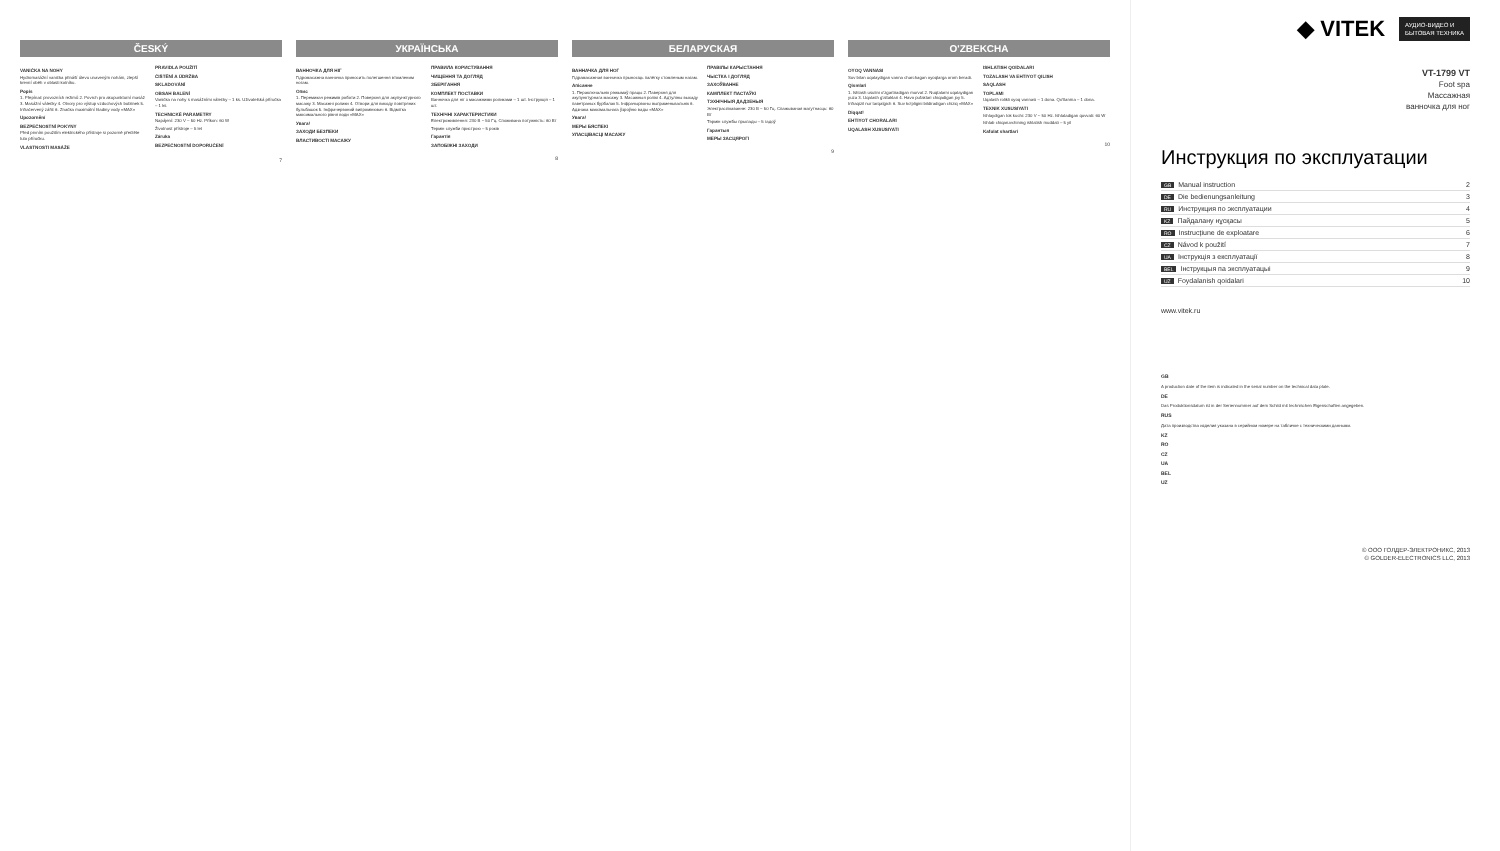ČESKÝ
VANIČKA NA NOHY
Hydromasážní vanička přináší úlevu unaveným nohám, zlepší krevní oběh v oblasti kotníku.
Popis
1. Přepínač provozních režimů 2. Povrch pro akupunkturní masáž 3. Masážní válečky 4. Otvory pro výstup vzduchových bublinek 5. Infračervený zářič 6. Značka maximální hladiny vody «MAX»
Upozornění
BEZPEČNOSTNÍ POKYNY
Před prvním použitím elektrického přístroje si pozorně přečtěte tuto příručku.
VLASTNOSTI MASÁŽE
PRAVIDLA POUŽITÍ
ČIŠTĚNÍ A ÚDRŽBA
SKLADOVÁNÍ
OBSAH BALENÍ
Vanička na nohy s masážními válečky – 1 ks. Uživatelská příručka – 1 ks
TECHNICKÉ PARAMETRY
Napájení: 230 V ~ 50 Hz. Příkon: 60 W
Životnost přístroje – 5 let
Záruka
BEZPEČNOSTNÍ DOPORUČENÍ
7
УКРАЇНСЬКА
ВАННОЧКА ДЛЯ НІГ
Гідромасажна ванночка приносить полегшення втомленим ногам.
Опис
1. Перемикач режимів роботи 2. Поверхня для акупунктурного масажу 3. Масажні ролики 4. Отвори для виходу повітряних бульбашок 5. Інфрачервоний випромінювач 6. Відмітка максимального рівня води «MAX»
Увага!
ЗАХОДИ БЕЗПЕКИ
ВЛАСТИВОСТІ МАСАЖУ
ПРАВИЛА КОРИСТУВАННЯ
ЧИЩЕННЯ ТА ДОГЛЯД
ЗБЕРІГАННЯ
КОМПЛЕКТ ПОСТАВКИ
Ванночка для ніг з масажними роликами – 1 шт. Інструкція – 1 шт.
ТЕХНІЧНІ ХАРАКТЕРИСТИКИ
Електроживлення: 230 В ~ 50 Гц. Споживана потужність: 60 Вт
Термін служби пристрою – 5 років
Гарантія
ЗАПОБІЖНІ ЗАХОДИ
8
БЕЛАРУСКАЯ
ВАННАЧКА ДЛЯ НОГ
Гідрамасажная ванначка прыносіць палёгку стомленым нагам.
Апісанне
1. Пераключальнік рэжымаў працы 2. Паверхня для акупунктурнага масажу 3. Масажныя ролікі 4. Адтуліны выхаду паветраных бурбалак 5. Інфрачырвоны выпраменьвальнік 6. Адзнака максімальнага ўзроўню вады «MAX»
Увага!
МЕРЫ БЯСПЕКІ
УЛАСЦІВАСЦІ МАСАЖУ
ПРАВІЛЫ КАРЫСТАННЯ
ЧЫСТКА І ДОГЛЯД
ЗАХОЎВАННЕ
КАМПЛЕКТ ПАСТАЎКІ
ТЭХНІЧНЫЯ ДАДЗЕНЫЯ
Электрасілкаванне: 230 В ~ 50 Гц. Спажываная магутнасць: 60 Вт
Тэрмін службы прылады – 5 гадоў
Гарантыя
МЕРЫ ЗАСЦЯРОГІ
9
O'ZBEKCHA
OYOQ VANNASI
Suv bilan uqalaydigan vanna charchagan oyoqlarga orom beradi.
Qismlari
1. Ishlash usulini o'zgartiradigan murvat 2. Nuqtalarni uqalaydigan yuza 3. Uqalash g'altaklari 4. Havo pufaklari chiqadigan joy 5. Infraqizil nur tarqatgich 6. Suv ko'pligini bildiradigan chiziq «MAX»
Diqqat!
EHTIYOT CHORALARI
UQALASH XUSUSIYATI
ISHLATISH QOIDALARI
TOZALASH VA EHTIYOT QILISH
SAQLASH
TOPLAMI
Uqalash rolikli oyoq vannasi – 1 dona. Qo'llanma – 1 dona.
TEXNIK XUSUSIYATI
Ishlaydigan tok kuchi: 230 V ~ 50 Hz. Ishlatadigan quvvati: 60 W
Ishlab chiqaruvchining ishlatish muddati – 5 yil
Kafolat shartlari
10
◆ VITEK
АУДИО-ВИДЕО И
БЫТОВАЯ ТЕХНИКА
VT-1799 VT
Foot spa
Массажная
ванночка для ног
Инструкция по эксплуатации
GB Manual instruction 2
DE Die bedienungsanleitung 3
RU Инструкция по эксплуатации 4
KZ Пайдалану нұсқасы 5
RO Instrucțiune de exploatare 6
CZ Návod k použití 7
UA Інструкція з експлуатації 8
BEL Інструкцыя па эксплуатацыі 9
UZ Foydalanish qoidalari 10
www.vitek.ru
GB
A production date of the item is indicated in the serial number on the technical data plate.
DE
Das Produktionsdatum ist in der Seriennummer auf dem Schild mit technischen Eigenschaften angegeben.
RUS
Дата производства изделия указана в серийном номере на табличке с техническими данными.
KZ
RO
CZ
UA
BEL
UZ
© ООО ГОЛДЕР-ЭЛЕКТРОНИКС, 2013
© GOLDER-ELECTRONICS LLC, 2013